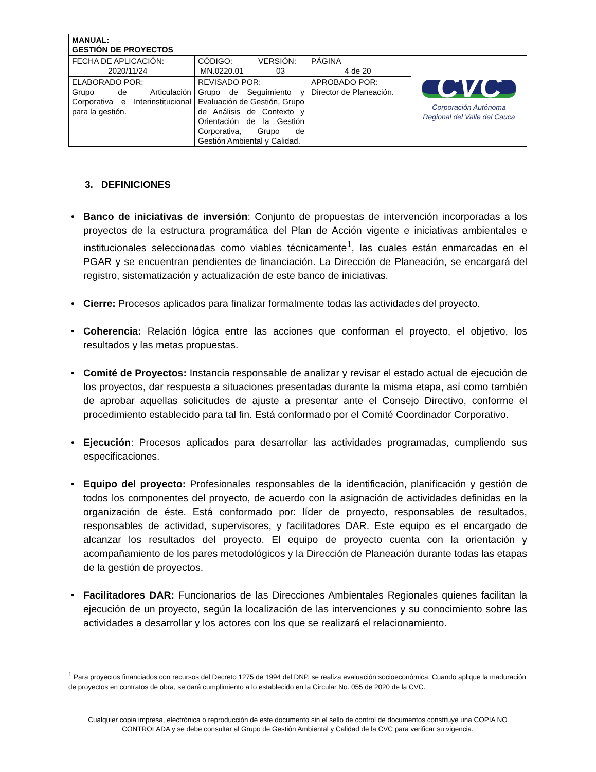| MANUAL: GESTIÓN DE PROYECTOS | | | | |
| FECHA DE APLICACIÓN: 2020/11/24 | CÓDIGO: MN.0220.01 | VERSIÓN: 03 | PÁGINA 4 de 20 | CVC Corporación Autónoma Regional del Valle del Cauca |
| ELABORADO POR: Grupo de Articulación Corporativa e Interinstitucional para la gestión. | REVISADO POR: Grupo de Seguimiento y Evaluación de Gestión, Grupo de Análisis de Contexto y Orientación de la Gestión Corporativa, Grupo de Gestión Ambiental y Calidad. | | APROBADO POR: Director de Planeación. | |
3. DEFINICIONES
• Banco de iniciativas de inversión: Conjunto de propuestas de intervención incorporadas a los proyectos de la estructura programática del Plan de Acción vigente e iniciativas ambientales e institucionales seleccionadas como viables técnicamente<sup>1</sup>, las cuales están enmarcadas en el PGAR y se encuentran pendientes de financiación. La Dirección de Planeación, se encargará del registro, sistematización y actualización de este banco de iniciativas.
• Cierre: Procesos aplicados para finalizar formalmente todas las actividades del proyecto.
• Coherencia: Relación lógica entre las acciones que conforman el proyecto, el objetivo, los resultados y las metas propuestas.
• Comité de Proyectos: Instancia responsable de analizar y revisar el estado actual de ejecución de los proyectos, dar respuesta a situaciones presentadas durante la misma etapa, así como también de aprobar aquellas solicitudes de ajuste a presentar ante el Consejo Directivo, conforme el procedimiento establecido para tal fin. Está conformado por el Comité Coordinador Corporativo.
• Ejecución: Procesos aplicados para desarrollar las actividades programadas, cumpliendo sus especificaciones.
• Equipo del proyecto: Profesionales responsables de la identificación, planificación y gestión de todos los componentes del proyecto, de acuerdo con la asignación de actividades definidas en la organización de éste. Está conformado por: líder de proyecto, responsables de resultados, responsables de actividad, supervisores, y facilitadores DAR. Este equipo es el encargado de alcanzar los resultados del proyecto. El equipo de proyecto cuenta con la orientación y acompañamiento de los pares metodológicos y la Dirección de Planeación durante todas las etapas de la gestión de proyectos.
• Facilitadores DAR: Funcionarios de las Direcciones Ambientales Regionales quienes facilitan la ejecución de un proyecto, según la localización de las intervenciones y su conocimiento sobre las actividades a desarrollar y los actores con los que se realizará el relacionamiento.
<sup>1</sup> Para proyectos financiados con recursos del Decreto 1275 de 1994 del DNP, se realiza evaluación socioeconómica. Cuando aplique la maduración de proyectos en contratos de obra, se dará cumplimiento a lo establecido en la Circular No. 055 de 2020 de la CVC.
Cualquier copia impresa, electrónica o reproducción de este documento sin el sello de control de documentos constituye una COPIA NO CONTROLADA y se debe consultar al Grupo de Gestión Ambiental y Calidad de la CVC para verificar su vigencia.